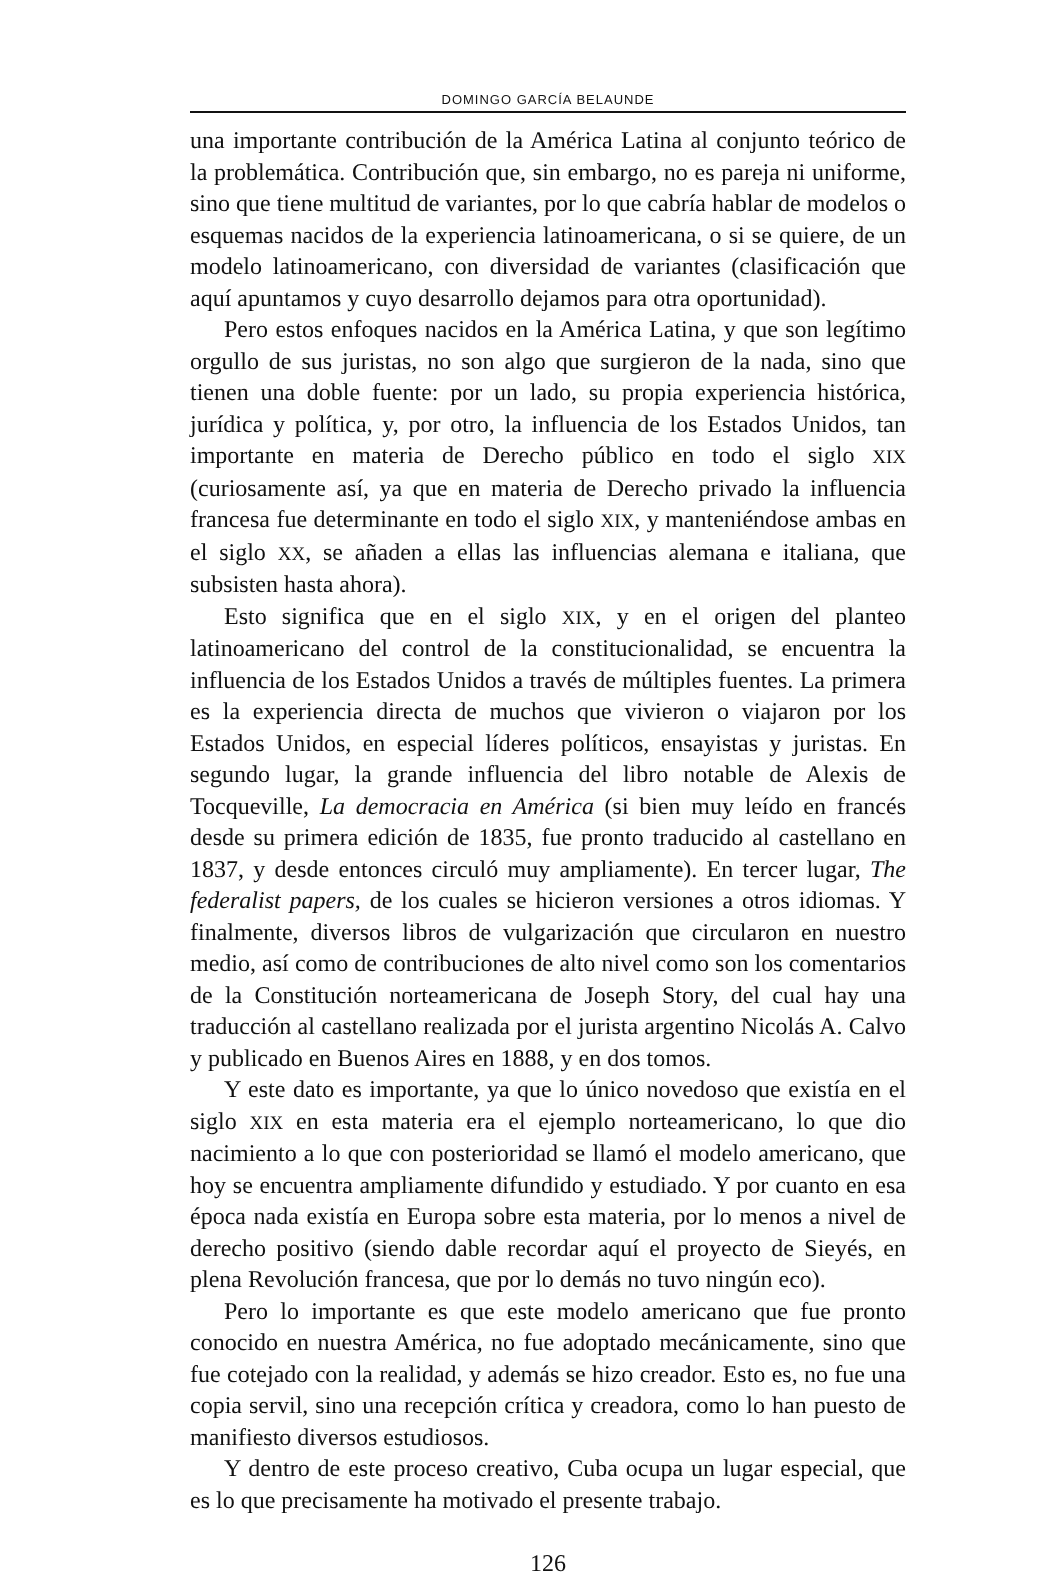DOMINGO GARCÍA BELAUNDE
una importante contribución de la América Latina al conjunto teórico de la problemática. Contribución que, sin embargo, no es pareja ni uniforme, sino que tiene multitud de variantes, por lo que cabría hablar de modelos o esquemas nacidos de la experiencia latinoamericana, o si se quiere, de un modelo latinoamericano, con diversidad de variantes (clasificación que aquí apuntamos y cuyo desarrollo dejamos para otra oportunidad).
Pero estos enfoques nacidos en la América Latina, y que son legítimo orgullo de sus juristas, no son algo que surgieron de la nada, sino que tienen una doble fuente: por un lado, su propia experiencia histórica, jurídica y política, y, por otro, la influencia de los Estados Unidos, tan importante en materia de Derecho público en todo el siglo XIX (curiosamente así, ya que en materia de Derecho privado la influencia francesa fue determinante en todo el siglo XIX, y manteniéndose ambas en el siglo XX, se añaden a ellas las influencias alemana e italiana, que subsisten hasta ahora).
Esto significa que en el siglo XIX, y en el origen del planteo latinoamericano del control de la constitucionalidad, se encuentra la influencia de los Estados Unidos a través de múltiples fuentes. La primera es la experiencia directa de muchos que vivieron o viajaron por los Estados Unidos, en especial líderes políticos, ensayistas y juristas. En segundo lugar, la grande influencia del libro notable de Alexis de Tocqueville, La democracia en América (si bien muy leído en francés desde su primera edición de 1835, fue pronto traducido al castellano en 1837, y desde entonces circuló muy ampliamente). En tercer lugar, The federalist papers, de los cuales se hicieron versiones a otros idiomas. Y finalmente, diversos libros de vulgarización que circularon en nuestro medio, así como de contribuciones de alto nivel como son los comentarios de la Constitución norteamericana de Joseph Story, del cual hay una traducción al castellano realizada por el jurista argentino Nicolás A. Calvo y publicado en Buenos Aires en 1888, y en dos tomos.
Y este dato es importante, ya que lo único novedoso que existía en el siglo XIX en esta materia era el ejemplo norteamericano, lo que dio nacimiento a lo que con posterioridad se llamó el modelo americano, que hoy se encuentra ampliamente difundido y estudiado. Y por cuanto en esa época nada existía en Europa sobre esta materia, por lo menos a nivel de derecho positivo (siendo dable recordar aquí el proyecto de Sieyés, en plena Revolución francesa, que por lo demás no tuvo ningún eco).
Pero lo importante es que este modelo americano que fue pronto conocido en nuestra América, no fue adoptado mecánicamente, sino que fue cotejado con la realidad, y además se hizo creador. Esto es, no fue una copia servil, sino una recepción crítica y creadora, como lo han puesto de manifiesto diversos estudiosos.
Y dentro de este proceso creativo, Cuba ocupa un lugar especial, que es lo que precisamente ha motivado el presente trabajo.
126